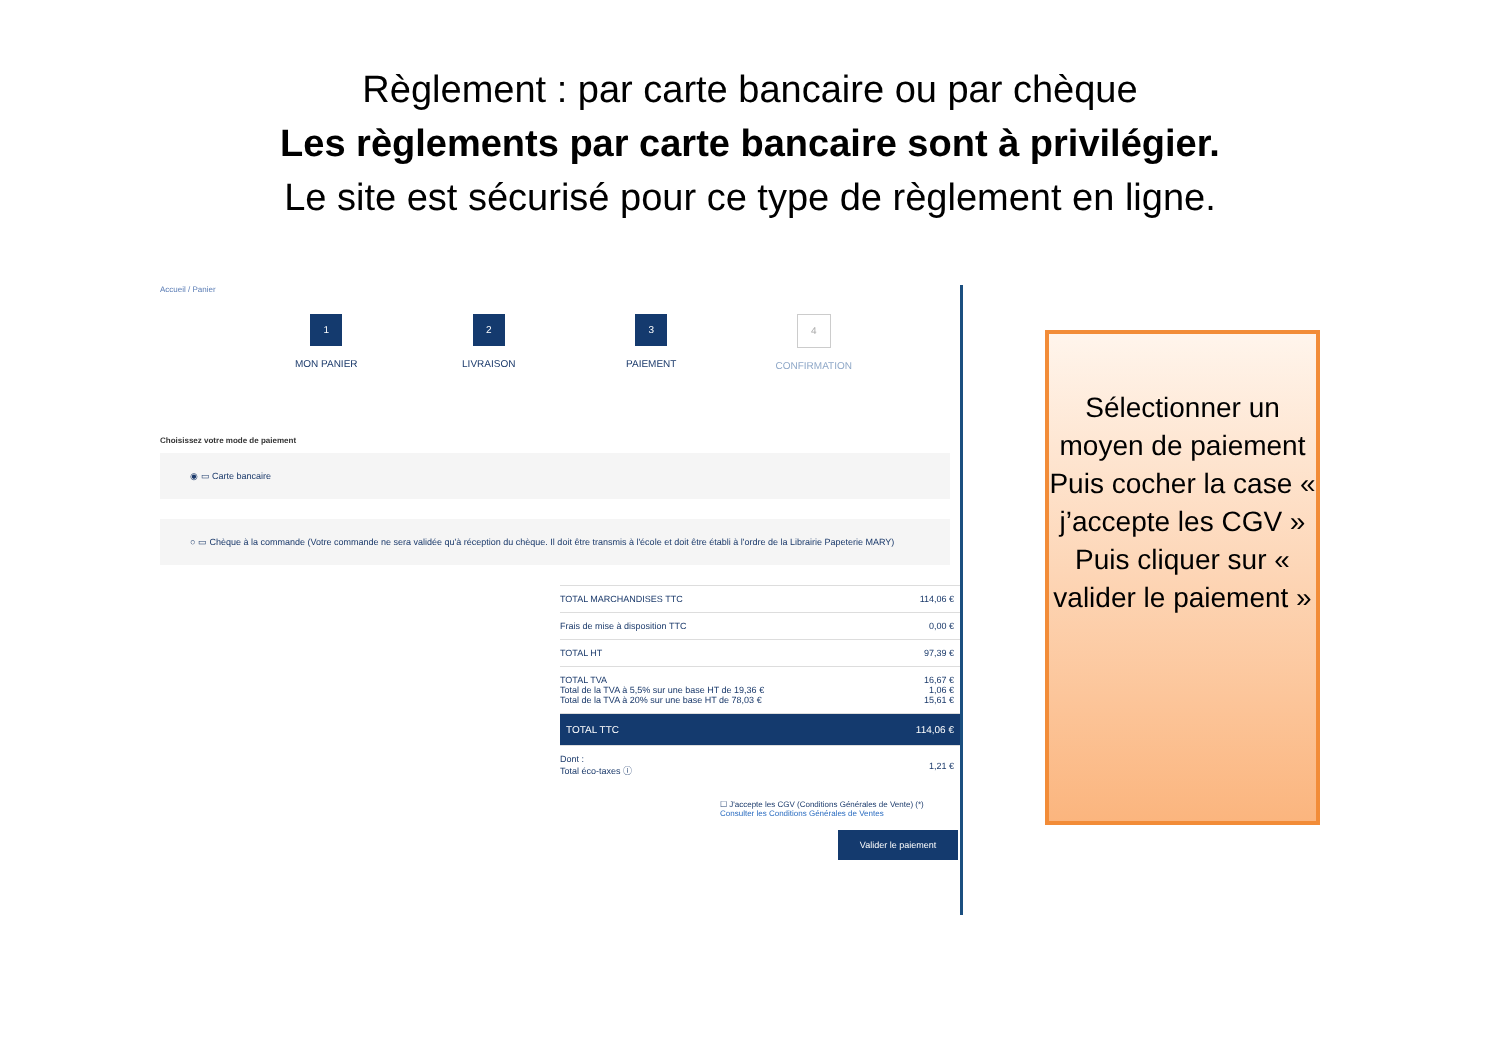Règlement : par carte bancaire ou par chèque
Les règlements par carte bancaire sont à privilégier.
Le site est sécurisé pour ce type de règlement en ligne.
Accueil / Panier
1
MON PANIER
2
LIVRAISON
3
PAIEMENT
4
CONFIRMATION
Choisissez votre mode de paiement
◉ ▭ Carte bancaire
○ ▭ Chèque à la commande (Votre commande ne sera validée qu'à réception du chèque. Il doit être transmis à l'école et doit être établi à l'ordre de la Librairie Papeterie MARY)
| TOTAL MARCHANDISES TTC | 114,06 € |
| Frais de mise à disposition TTC | 0,00 € |
| TOTAL HT | 97,39 € |
| TOTAL TVA Total de la TVA à 5,5% sur une base HT de 19,36 € Total de la TVA à 20% sur une base HT de 78,03 € | 16,67 € 1,06 € 15,61 € |
| TOTAL TTC | 114,06 € |
| Dont : Total éco-taxes ⓘ | 1,21 € |
☐ J'accepte les CGV (Conditions Générales de Vente) (*)
Consulter les Conditions Générales de Ventes
Valider le paiement
Sélectionner un moyen de paiement
Puis cocher la case « j’accepte les CGV »
Puis cliquer sur « valider le paiement »